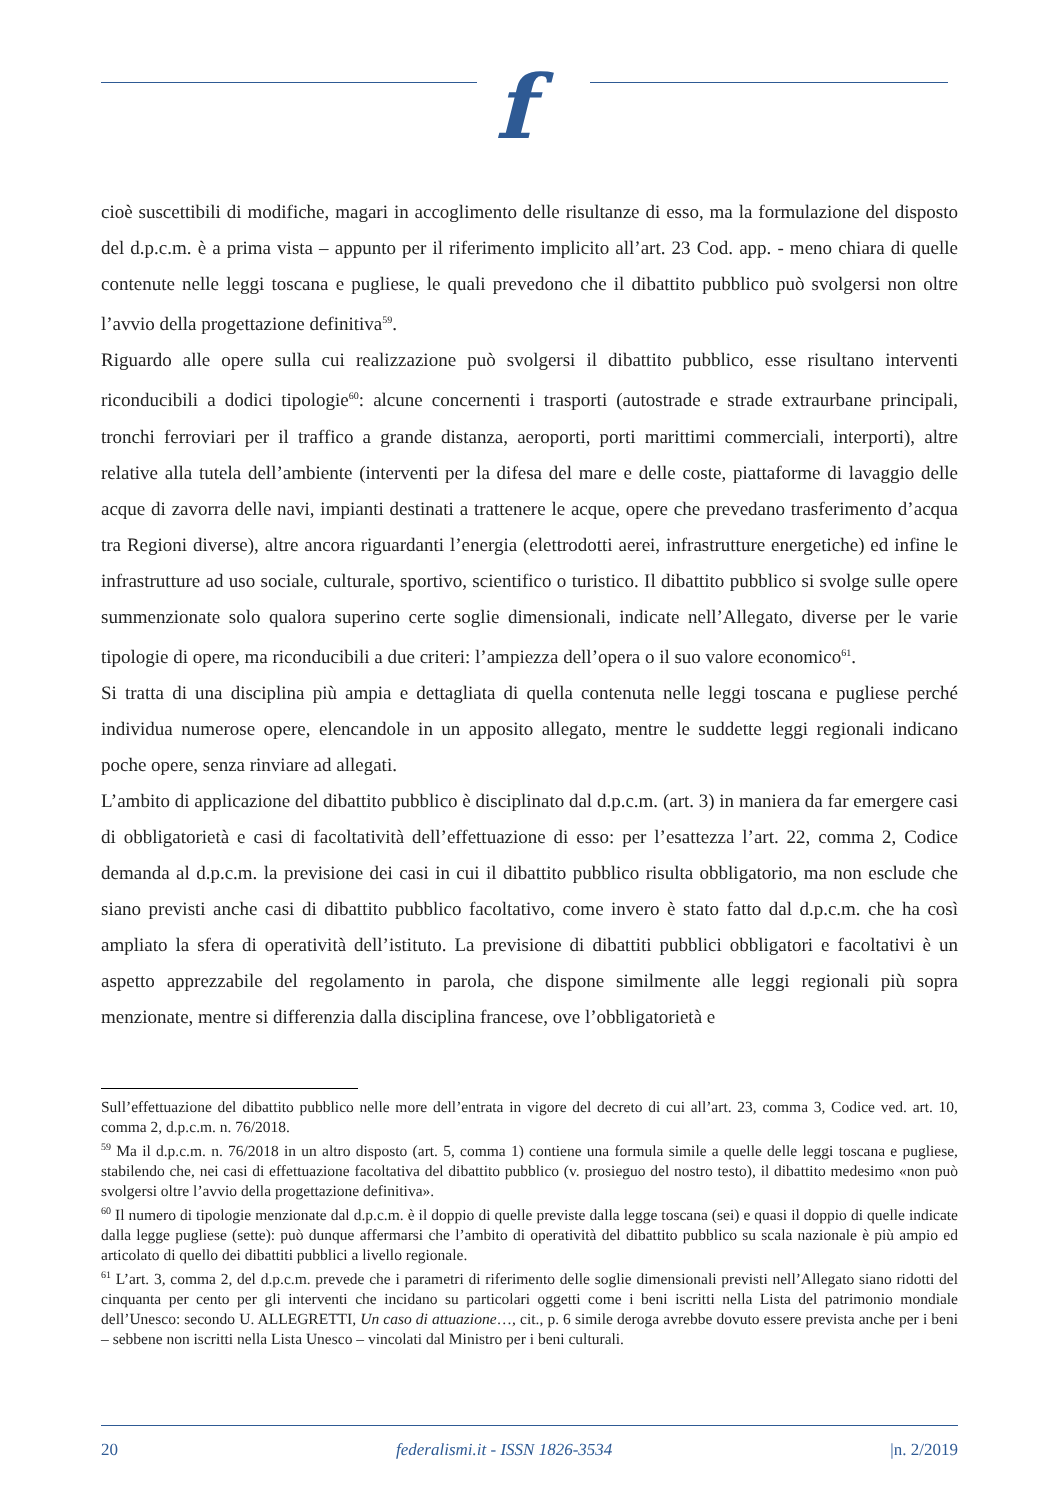f
cioè suscettibili di modifiche, magari in accoglimento delle risultanze di esso, ma la formulazione del disposto del d.p.c.m. è a prima vista – appunto per il riferimento implicito all’art. 23 Cod. app. - meno chiara di quelle contenute nelle leggi toscana e pugliese, le quali prevedono che il dibattito pubblico può svolgersi non oltre l’avvio della progettazione definitiva<sup>59</sup>.
Riguardo alle opere sulla cui realizzazione può svolgersi il dibattito pubblico, esse risultano interventi riconducibili a dodici tipologie<sup>60</sup>: alcune concernenti i trasporti (autostrade e strade extraurbane principali, tronchi ferroviari per il traffico a grande distanza, aeroporti, porti marittimi commerciali, interporti), altre relative alla tutela dell’ambiente (interventi per la difesa del mare e delle coste, piattaforme di lavaggio delle acque di zavorra delle navi, impianti destinati a trattenere le acque, opere che prevedano trasferimento d’acqua tra Regioni diverse), altre ancora riguardanti l’energia (elettrodotti aerei, infrastrutture energetiche) ed infine le infrastrutture ad uso sociale, culturale, sportivo, scientifico o turistico. Il dibattito pubblico si svolge sulle opere summenzionate solo qualora superino certe soglie dimensionali, indicate nell’Allegato, diverse per le varie tipologie di opere, ma riconducibili a due criteri: l’ampiezza dell’opera o il suo valore economico<sup>61</sup>.
Si tratta di una disciplina più ampia e dettagliata di quella contenuta nelle leggi toscana e pugliese perché individua numerose opere, elencandole in un apposito allegato, mentre le suddette leggi regionali indicano poche opere, senza rinviare ad allegati.
L’ambito di applicazione del dibattito pubblico è disciplinato dal d.p.c.m. (art. 3) in maniera da far emergere casi di obbligatorietà e casi di facoltatività dell’effettuazione di esso: per l’esattezza l’art. 22, comma 2, Codice demanda al d.p.c.m. la previsione dei casi in cui il dibattito pubblico risulta obbligatorio, ma non esclude che siano previsti anche casi di dibattito pubblico facoltativo, come invero è stato fatto dal d.p.c.m. che ha così ampliato la sfera di operatività dell’istituto. La previsione di dibattiti pubblici obbligatori e facoltativi è un aspetto apprezzabile del regolamento in parola, che dispone similmente alle leggi regionali più sopra menzionate, mentre si differenzia dalla disciplina francese, ove l’obbligatorietà e
Sull’effettuazione del dibattito pubblico nelle more dell’entrata in vigore del decreto di cui all’art. 23, comma 3, Codice ved. art. 10, comma 2, d.p.c.m. n. 76/2018.
<sup>59</sup> Ma il d.p.c.m. n. 76/2018 in un altro disposto (art. 5, comma 1) contiene una formula simile a quelle delle leggi toscana e pugliese, stabilendo che, nei casi di effettuazione facoltativa del dibattito pubblico (v. prosieguo del nostro testo), il dibattito medesimo «non può svolgersi oltre l’avvio della progettazione definitiva».
<sup>60</sup> Il numero di tipologie menzionate dal d.p.c.m. è il doppio di quelle previste dalla legge toscana (sei) e quasi il doppio di quelle indicate dalla legge pugliese (sette): può dunque affermarsi che l’ambito di operatività del dibattito pubblico su scala nazionale è più ampio ed articolato di quello dei dibattiti pubblici a livello regionale.
<sup>61</sup> L’art. 3, comma 2, del d.p.c.m. prevede che i parametri di riferimento delle soglie dimensionali previsti nell’Allegato siano ridotti del cinquanta per cento per gli interventi che incidano su particolari oggetti come i beni iscritti nella Lista del patrimonio mondiale dell’Unesco: secondo U. ALLEGRETTI, Un caso di attuazione…, cit., p. 6 simile deroga avrebbe dovuto essere prevista anche per i beni – sebbene non iscritti nella Lista Unesco – vincolati dal Ministro per i beni culturali.
20 federalismi.it - ISSN 1826-3534 |n. 2/2019